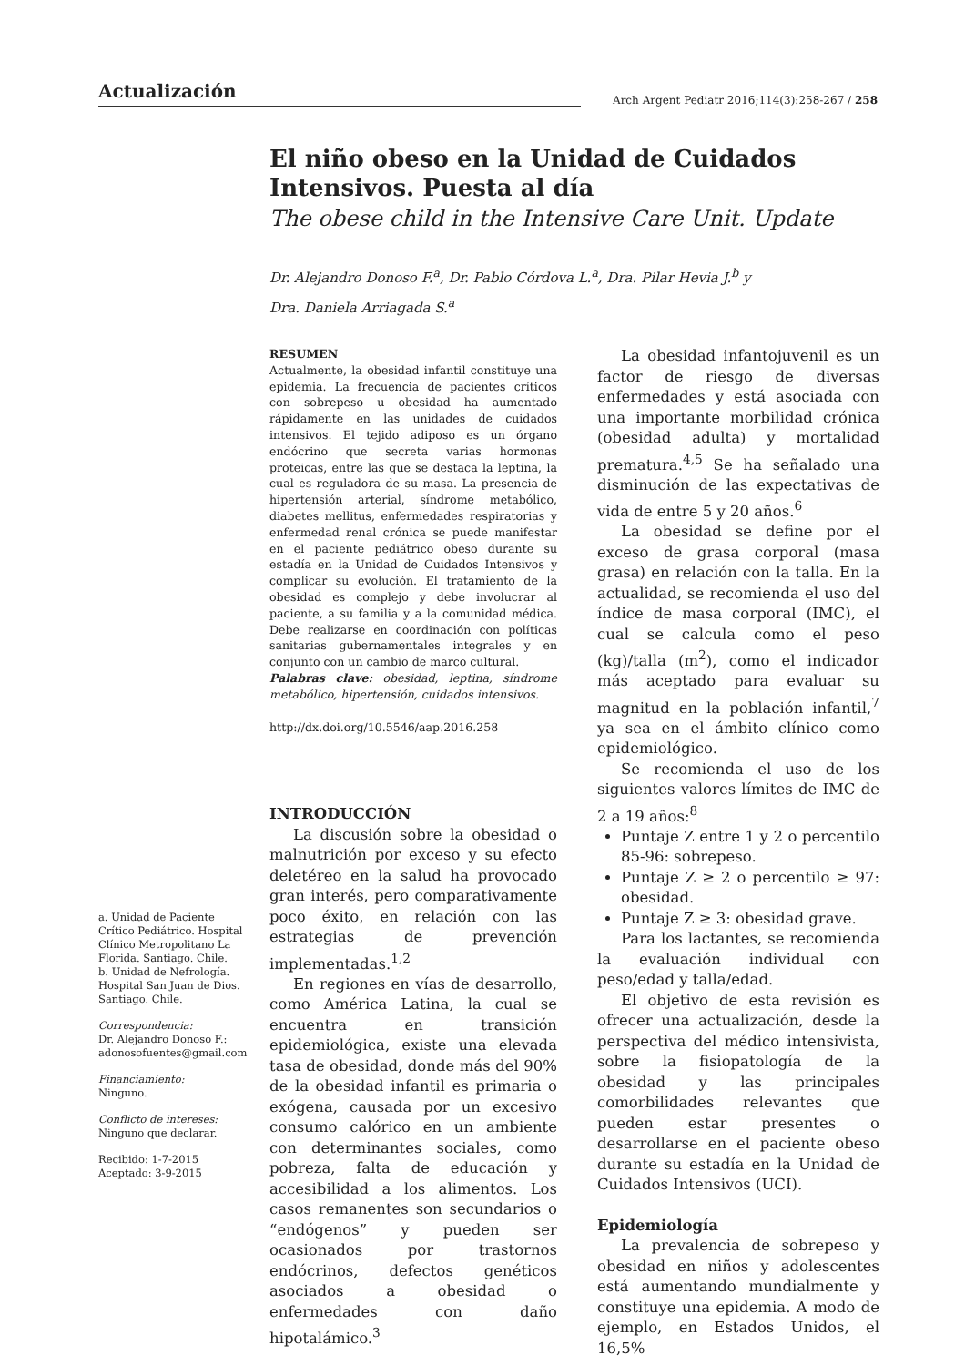Actualización
Arch Argent Pediatr 2016;114(3):258-267 / 258
El niño obeso en la Unidad de Cuidados Intensivos. Puesta al día
The obese child in the Intensive Care Unit. Update
Dr. Alejandro Donoso F.<sup>a</sup>, Dr. Pablo Córdova L.<sup>a</sup>, Dra. Pilar Hevia J.<sup>b</sup> y
Dra. Daniela Arriagada S.<sup>a</sup>
RESUMEN
Actualmente, la obesidad infantil constituye una epidemia. La frecuencia de pacientes críticos con sobrepeso u obesidad ha aumentado rápidamente en las unidades de cuidados intensivos. El tejido adiposo es un órgano endócrino que secreta varias hormonas proteicas, entre las que se destaca la leptina, la cual es reguladora de su masa. La presencia de hipertensión arterial, síndrome metabólico, diabetes mellitus, enfermedades respiratorias y enfermedad renal crónica se puede manifestar en el paciente pediátrico obeso durante su estadía en la Unidad de Cuidados Intensivos y complicar su evolución. El tratamiento de la obesidad es complejo y debe involucrar al paciente, a su familia y a la comunidad médica. Debe realizarse en coordinación con políticas sanitarias gubernamentales integrales y en conjunto con un cambio de marco cultural.
Palabras clave: obesidad, leptina, síndrome metabólico, hipertensión, cuidados intensivos.
http://dx.doi.org/10.5546/aap.2016.258
INTRODUCCIÓN
La discusión sobre la obesidad o malnutrición por exceso y su efecto deletéreo en la salud ha provocado gran interés, pero comparativamente poco éxito, en relación con las estrategias de prevención implementadas.<sup>1,2</sup>
En regiones en vías de desarrollo, como América Latina, la cual se encuentra en transición epidemiológica, existe una elevada tasa de obesidad, donde más del 90% de la obesidad infantil es primaria o exógena, causada por un excesivo consumo calórico en un ambiente con determinantes sociales, como pobreza, falta de educación y accesibilidad a los alimentos. Los casos remanentes son secundarios o “endógenos” y pueden ser ocasionados por trastornos endócrinos, defectos genéticos asociados a obesidad o enfermedades con daño hipotalámico.<sup>3</sup>
a. Unidad de Paciente Crítico Pediátrico. Hospital Clínico Metropolitano La Florida. Santiago. Chile.
b. Unidad de Nefrología. Hospital San Juan de Dios. Santiago. Chile.
Correspondencia:
Dr. Alejandro Donoso F.: adonosofuentes@gmail.com
Financiamiento:
Ninguno.
Conflicto de intereses:
Ninguno que declarar.
Recibido: 1-7-2015
Aceptado: 3-9-2015
La obesidad infantojuvenil es un factor de riesgo de diversas enfermedades y está asociada con una importante morbilidad crónica (obesidad adulta) y mortalidad prematura.<sup>4,5</sup> Se ha señalado una disminución de las expectativas de vida de entre 5 y 20 años.<sup>6</sup>
La obesidad se define por el exceso de grasa corporal (masa grasa) en relación con la talla. En la actualidad, se recomienda el uso del índice de masa corporal (IMC), el cual se calcula como el peso (kg)/talla (m<sup>2</sup>), como el indicador más aceptado para evaluar su magnitud en la población infantil,<sup>7</sup> ya sea en el ámbito clínico como epidemiológico.
Se recomienda el uso de los siguientes valores límites de IMC de 2 a 19 años:<sup>8</sup>
Puntaje Z entre 1 y 2 o percentilo 85-96: sobrepeso.
Puntaje Z ≥ 2 o percentilo ≥ 97: obesidad.
Puntaje Z ≥ 3: obesidad grave.
Para los lactantes, se recomienda la evaluación individual con peso/edad y talla/edad.
El objetivo de esta revisión es ofrecer una actualización, desde la perspectiva del médico intensivista, sobre la fisiopatología de la obesidad y las principales comorbilidades relevantes que pueden estar presentes o desarrollarse en el paciente obeso durante su estadía en la Unidad de Cuidados Intensivos (UCI).
Epidemiología
La prevalencia de sobrepeso y obesidad en niños y adolescentes está aumentando mundialmente y constituye una epidemia. A modo de ejemplo, en Estados Unidos, el 16,5%